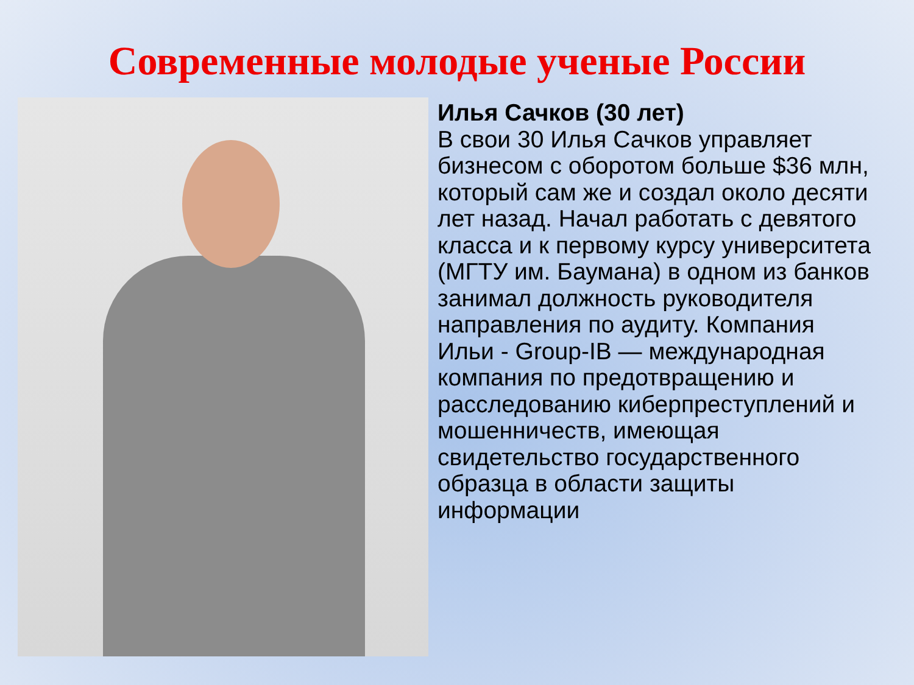Современные молодые ученые России
Илья Сачков (30 лет)
В свои 30 Илья Сачков управляет бизнесом с оборотом больше $36 млн, который сам же и создал около десяти лет назад. Начал работать с девятого класса и к первому курсу университета (МГТУ им. Баумана) в одном из банков занимал должность руководителя направления по аудиту. Компания Ильи - Group-IB — международная компания по предотвращению и расследованию киберпреступлений и мошенничеств, имеющая свидетельство государственного образца в области защиты информации